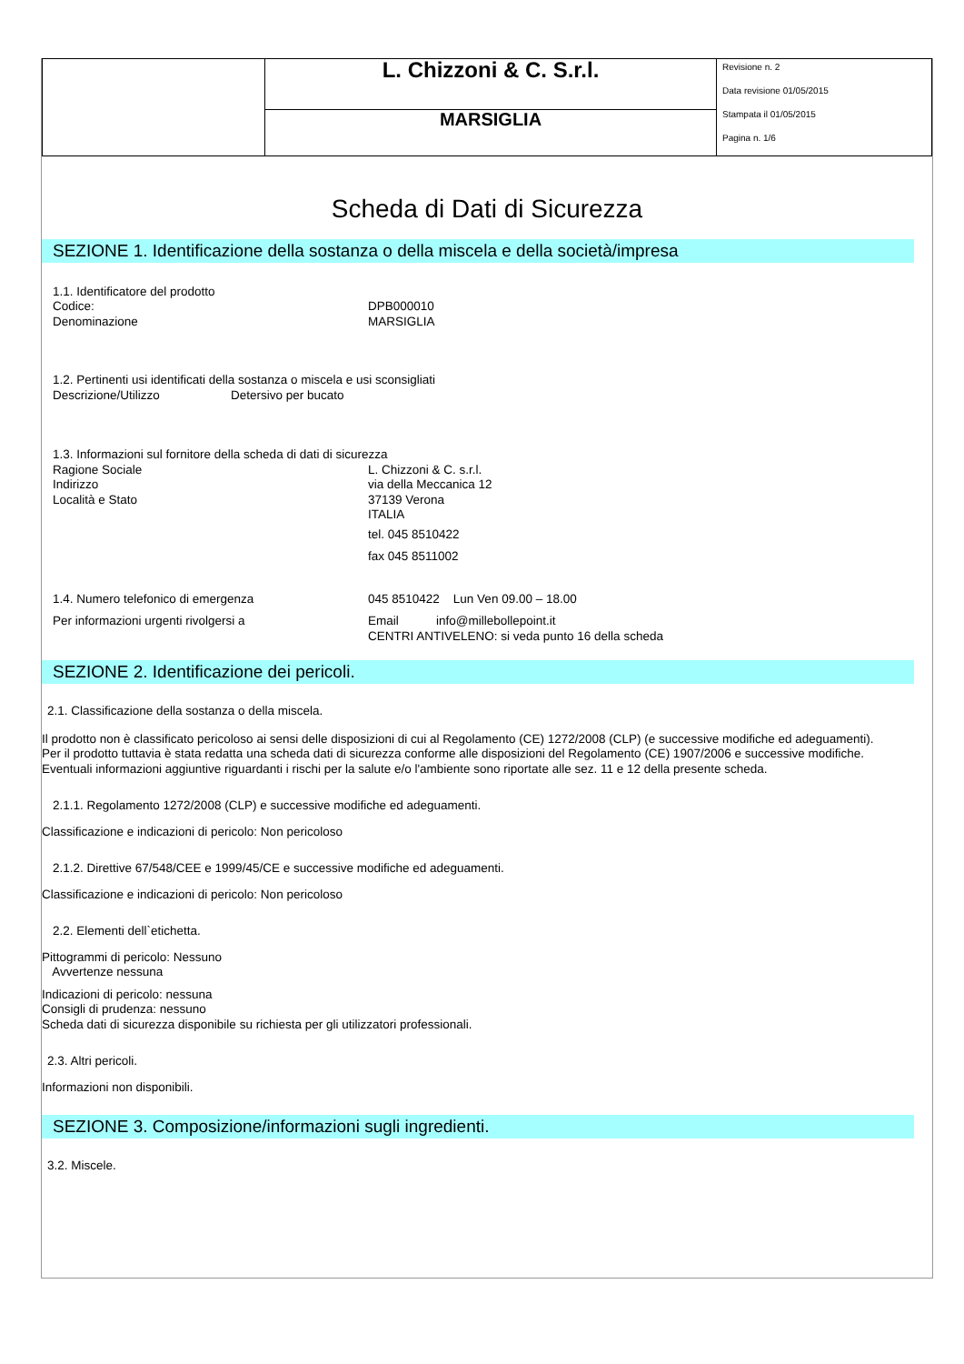| | L. Chizzoni & C. S.r.l. | Revisione n. 2 Data revisione 01/05/2015 Stampata il 01/05/2015 Pagina n. 1/6 |
| | MARSIGLIA | |
Scheda di Dati di Sicurezza
SEZIONE 1. Identificazione della sostanza o della miscela e della società/impresa
1.1. Identificatore del prodotto
Codice: DPB000010
Denominazione MARSIGLIA
1.2. Pertinenti usi identificati della sostanza o miscela e usi sconsigliati
Descrizione/Utilizzo Detersivo per bucato
1.3. Informazioni sul fornitore della scheda di dati di sicurezza
Ragione Sociale L. Chizzoni & C. s.r.l.
Indirizzo via della Meccanica 12
Località e Stato 37139 Verona
ITALIA
tel. 045 8510422
fax 045 8511002
1.4. Numero telefonico di emergenza 045 8510422 Lun Ven 09.00 – 18.00
Per informazioni urgenti rivolgersi a Email info@millebollepoint.it
CENTRI ANTIVELENO: si veda punto 16 della scheda
SEZIONE 2. Identificazione dei pericoli.
2.1. Classificazione della sostanza o della miscela.
Il prodotto non è classificato pericoloso ai sensi delle disposizioni di cui al Regolamento (CE) 1272/2008 (CLP) (e successive modifiche ed adeguamenti).
Per il prodotto tuttavia è stata redatta una scheda dati di sicurezza conforme alle disposizioni del Regolamento (CE) 1907/2006 e successive modifiche.
Eventuali informazioni aggiuntive riguardanti i rischi per la salute e/o l'ambiente sono riportate alle sez. 11 e 12 della presente scheda.
2.1.1. Regolamento 1272/2008 (CLP) e successive modifiche ed adeguamenti.
Classificazione e indicazioni di pericolo: Non pericoloso
2.1.2. Direttive 67/548/CEE e 1999/45/CE e successive modifiche ed adeguamenti.
Classificazione e indicazioni di pericolo: Non pericoloso
2.2. Elementi dell`etichetta.
Pittogrammi di pericolo: Nessuno
Avvertenze nessuna
Indicazioni di pericolo: nessuna
Consigli di prudenza: nessuno
Scheda dati di sicurezza disponibile su richiesta per gli utilizzatori professionali.
2.3. Altri pericoli.
Informazioni non disponibili.
SEZIONE 3. Composizione/informazioni sugli ingredienti.
3.2. Miscele.